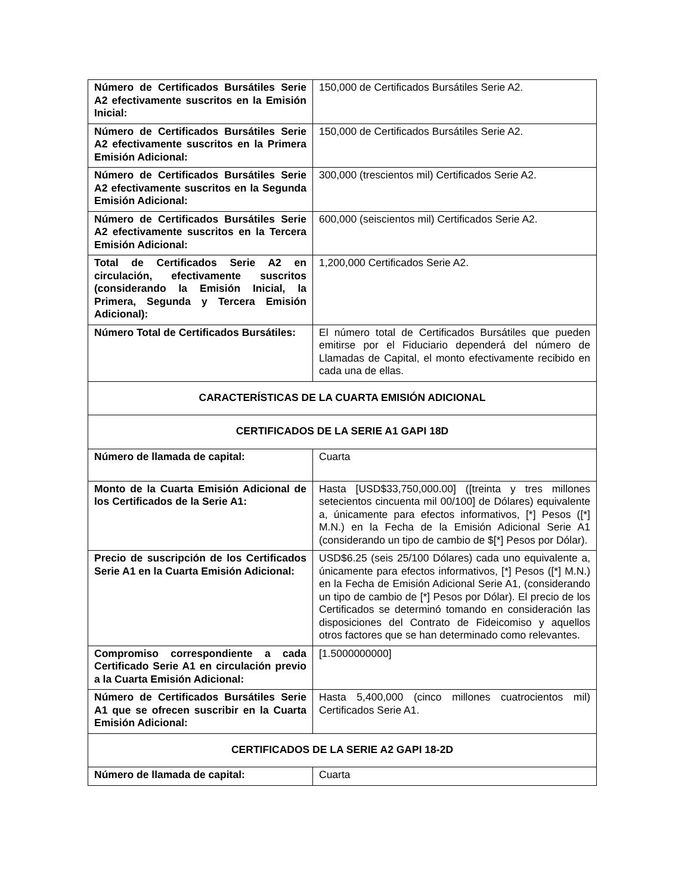| Número de Certificados Bursátiles Serie A2 efectivamente suscritos en la Emisión Inicial: | 150,000 de Certificados Bursátiles Serie A2. |
| Número de Certificados Bursátiles Serie A2 efectivamente suscritos en la Primera Emisión Adicional: | 150,000 de Certificados Bursátiles Serie A2. |
| Número de Certificados Bursátiles Serie A2 efectivamente suscritos en la Segunda Emisión Adicional: | 300,000 (trescientos mil) Certificados Serie A2. |
| Número de Certificados Bursátiles Serie A2 efectivamente suscritos en la Tercera Emisión Adicional: | 600,000 (seiscientos mil) Certificados Serie A2. |
| Total de Certificados Serie A2 en circulación, efectivamente suscritos (considerando la Emisión Inicial, la Primera, Segunda y Tercera Emisión Adicional): | 1,200,000 Certificados Serie A2. |
| Número Total de Certificados Bursátiles: | El número total de Certificados Bursátiles que pueden emitirse por el Fiduciario dependerá del número de Llamadas de Capital, el monto efectivamente recibido en cada una de ellas. |
| CARACTERÍSTICAS DE LA CUARTA EMISIÓN ADICIONAL | |
| CERTIFICADOS DE LA SERIE A1 GAPI 18D | |
| Número de llamada de capital: | Cuarta |
| Monto de la Cuarta Emisión Adicional de los Certificados de la Serie A1: | Hasta [USD$33,750,000.00] ([treinta y tres millones setecientos cincuenta mil 00/100] de Dólares) equivalente a, únicamente para efectos informativos, [*] Pesos ([*] M.N.) en la Fecha de la Emisión Adicional Serie A1 (considerando un tipo de cambio de $[*] Pesos por Dólar). |
| Precio de suscripción de los Certificados Serie A1 en la Cuarta Emisión Adicional: | USD$6.25 (seis 25/100 Dólares) cada uno equivalente a, únicamente para efectos informativos, [*] Pesos ([*] M.N.) en la Fecha de Emisión Adicional Serie A1, (considerando un tipo de cambio de [*] Pesos por Dólar). El precio de los Certificados se determinó tomando en consideración las disposiciones del Contrato de Fideicomiso y aquellos otros factores que se han determinado como relevantes. |
| Compromiso correspondiente a cada Certificado Serie A1 en circulación previo a la Cuarta Emisión Adicional: | [1.5000000000] |
| Número de Certificados Bursátiles Serie A1 que se ofrecen suscribir en la Cuarta Emisión Adicional: | Hasta 5,400,000 (cinco millones cuatrocientos mil) Certificados Serie A1. |
| CERTIFICADOS DE LA SERIE A2 GAPI 18-2D | |
| Número de llamada de capital: | Cuarta |